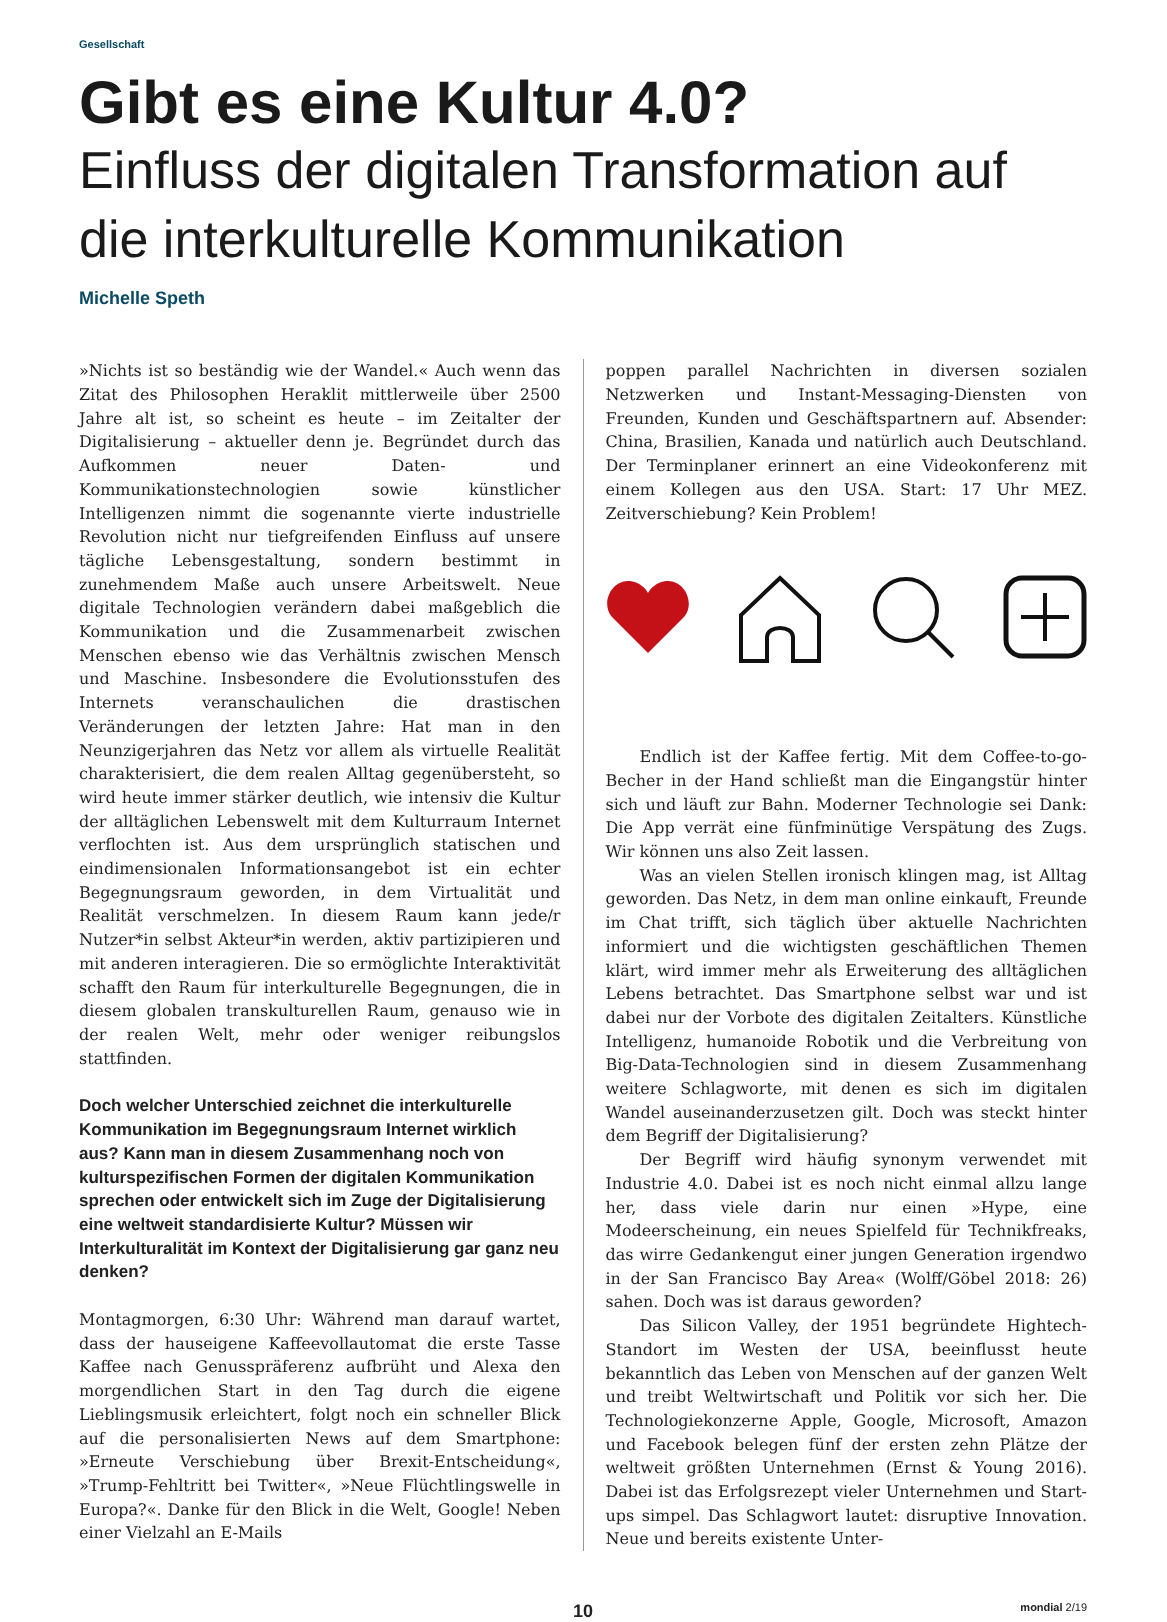Gesellschaft
Gibt es eine Kultur 4.0?
Einfluss der digitalen Transformation auf die interkulturelle Kommunikation
Michelle Speth
»Nichts ist so beständig wie der Wandel.« Auch wenn das Zitat des Philosophen Heraklit mittlerweile über 2500 Jahre alt ist, so scheint es heute – im Zeitalter der Digitalisierung – aktueller denn je. Begründet durch das Aufkommen neuer Daten- und Kommunikationstechnologien sowie künstlicher Intelligenzen nimmt die sogenannte vierte industrielle Revolution nicht nur tiefgreifenden Einfluss auf unsere tägliche Lebensgestaltung, sondern bestimmt in zunehmendem Maße auch unsere Arbeitswelt. Neue digitale Technologien verändern dabei maßgeblich die Kommunikation und die Zusammenarbeit zwischen Menschen ebenso wie das Verhältnis zwischen Mensch und Maschine. Insbesondere die Evolutionsstufen des Internets veranschaulichen die drastischen Veränderungen der letzten Jahre: Hat man in den Neunzigerjahren das Netz vor allem als virtuelle Realität charakterisiert, die dem realen Alltag gegenübersteht, so wird heute immer stärker deutlich, wie intensiv die Kultur der alltäglichen Lebenswelt mit dem Kulturraum Internet verflochten ist. Aus dem ursprünglich statischen und eindimensionalen Informationsangebot ist ein echter Begegnungsraum geworden, in dem Virtualität und Realität verschmelzen. In diesem Raum kann jede/r Nutzer*in selbst Akteur*in werden, aktiv partizipieren und mit anderen interagieren. Die so ermöglichte Interaktivität schafft den Raum für interkulturelle Begegnungen, die in diesem globalen transkulturellen Raum, genauso wie in der realen Welt, mehr oder weniger reibungslos stattfinden.
Doch welcher Unterschied zeichnet die interkulturelle Kommunikation im Begegnungsraum Internet wirklich aus? Kann man in diesem Zusammenhang noch von kulturspezifischen Formen der digitalen Kommunikation sprechen oder entwickelt sich im Zuge der Digitalisierung eine weltweit standardisierte Kultur? Müssen wir Interkulturalität im Kontext der Digitalisierung gar ganz neu denken?
Montagmorgen, 6:30 Uhr: Während man darauf wartet, dass der hauseigene Kaffeevollautomat die erste Tasse Kaffee nach Genusspräferenz aufbrüht und Alexa den morgendlichen Start in den Tag durch die eigene Lieblingsmusik erleichtert, folgt noch ein schneller Blick auf die personalisierten News auf dem Smartphone: »Erneute Verschiebung über Brexit-Entscheidung«, »Trump-Fehltritt bei Twitter«, »Neue Flüchtlingswelle in Europa?«. Danke für den Blick in die Welt, Google! Neben einer Vielzahl an E-Mails
poppen parallel Nachrichten in diversen sozialen Netzwerken und Instant-Messaging-Diensten von Freunden, Kunden und Geschäftspartnern auf. Absender: China, Brasilien, Kanada und natürlich auch Deutschland. Der Terminplaner erinnert an eine Videokonferenz mit einem Kollegen aus den USA. Start: 17 Uhr MEZ. Zeitverschiebung? Kein Problem!
Endlich ist der Kaffee fertig. Mit dem Coffee-to-go-Becher in der Hand schließt man die Eingangstür hinter sich und läuft zur Bahn. Moderner Technologie sei Dank: Die App verrät eine fünfminütige Verspätung des Zugs. Wir können uns also Zeit lassen.
Was an vielen Stellen ironisch klingen mag, ist Alltag geworden. Das Netz, in dem man online einkauft, Freunde im Chat trifft, sich täglich über aktuelle Nachrichten informiert und die wichtigsten geschäftlichen Themen klärt, wird immer mehr als Erweiterung des alltäglichen Lebens betrachtet. Das Smartphone selbst war und ist dabei nur der Vorbote des digitalen Zeitalters. Künstliche Intelligenz, humanoide Robotik und die Verbreitung von Big-Data-Technologien sind in diesem Zusammenhang weitere Schlagworte, mit denen es sich im digitalen Wandel auseinanderzusetzen gilt. Doch was steckt hinter dem Begriff der Digitalisierung?
Der Begriff wird häufig synonym verwendet mit Industrie 4.0. Dabei ist es noch nicht einmal allzu lange her, dass viele darin nur einen »Hype, eine Modeerscheinung, ein neues Spielfeld für Technikfreaks, das wirre Gedankengut einer jungen Generation irgendwo in der San Francisco Bay Area« (Wolff/Göbel 2018: 26) sahen. Doch was ist daraus geworden?
Das Silicon Valley, der 1951 begründete Hightech-Standort im Westen der USA, beeinflusst heute bekanntlich das Leben von Menschen auf der ganzen Welt und treibt Weltwirtschaft und Politik vor sich her. Die Technologiekonzerne Apple, Google, Microsoft, Amazon und Facebook belegen fünf der ersten zehn Plätze der weltweit größten Unternehmen (Ernst & Young 2016). Dabei ist das Erfolgsrezept vieler Unternehmen und Start-ups simpel. Das Schlagwort lautet: disruptive Innovation. Neue und bereits existente Unter-
10 mondial 2/19